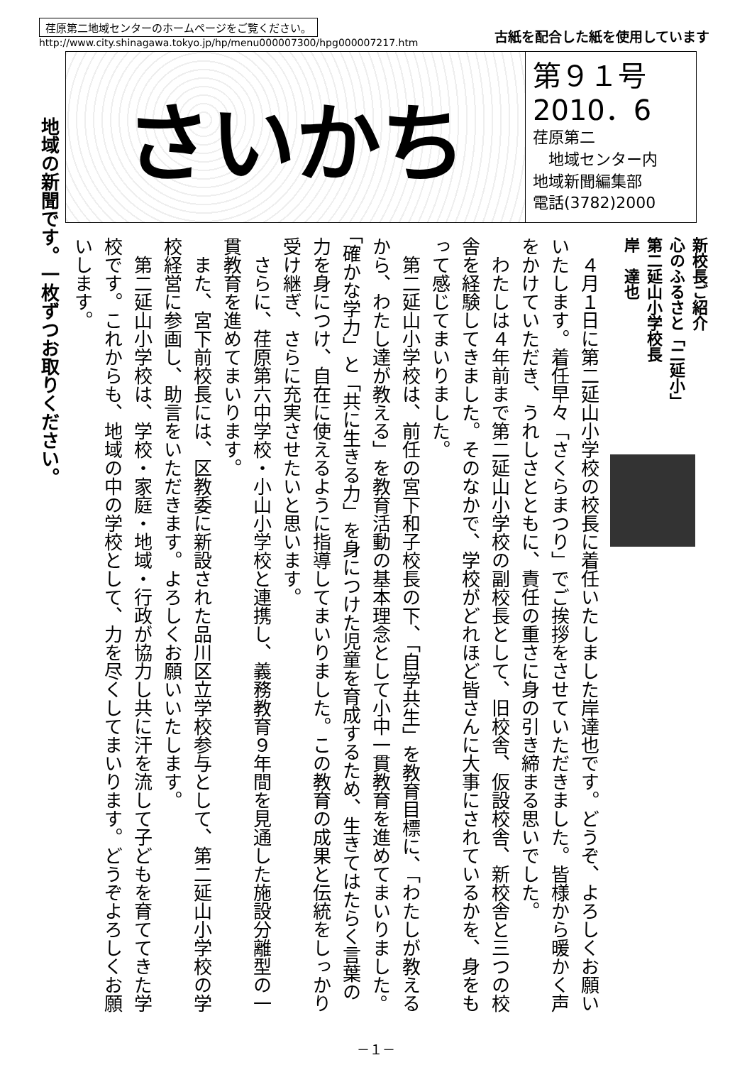荏原第二地域センターのホームページをご覧ください。
http://www.city.shinagawa.tokyo.jp/hp/menu000007300/hpg000007217.htm
古紙を配合した紙を使用しています
さいかち
第９１号
2010．6
荏原第二
　地域センター内
地域新聞編集部
電話(3782)2000
地域の新聞です。一枚ずつお取りください。
新校長ご紹介
心のふるさと「二延小」
第二延山小学校長
岸　達也
　４月１日に第二延山小学校の校長に着任いたしました岸達也です。どうぞ、よろしくお願いいたします。着任早々「さくらまつり」でご挨拶をさせていただきました。皆様から暖かく声をかけていただき、うれしさとともに、責任の重さに身の引き締まる思いでした。
　わたしは４年前まで第二延山小学校の副校長として、旧校舎、仮設校舎、新校舎と三つの校舎を経験してきました。そのなかで、学校がどれほど皆さんに大事にされているかを、身をもって感じてまいりました。
　第二延山小学校は、前任の宮下和子校長の下、「自学共生」を教育目標に、「わたしが教えるから、わたし達が教える」を教育活動の基本理念として小中一貫教育を進めてまいりました。「確かな学力」と「共に生きる力」を身につけた児童を育成するため、生きてはたらく言葉の力を身につけ、自在に使えるように指導してまいりました。この教育の成果と伝統をしっかり受け継ぎ、さらに充実させたいと思います。
　さらに、荏原第六中学校・小山小学校と連携し、義務教育９年間を見通した施設分離型の一貫教育を進めてまいります。
　また、宮下前校長には、区教委に新設された品川区立学校参与として、第二延山小学校の学校経営に参画し、助言をいただきます。よろしくお願いいたします。
　第二延山小学校は、学校・家庭・地域・行政が協力し共に汗を流して子どもを育ててきた学校です。これからも、地域の中の学校として、力を尽くしてまいります。どうぞよろしくお願いします。
－１－